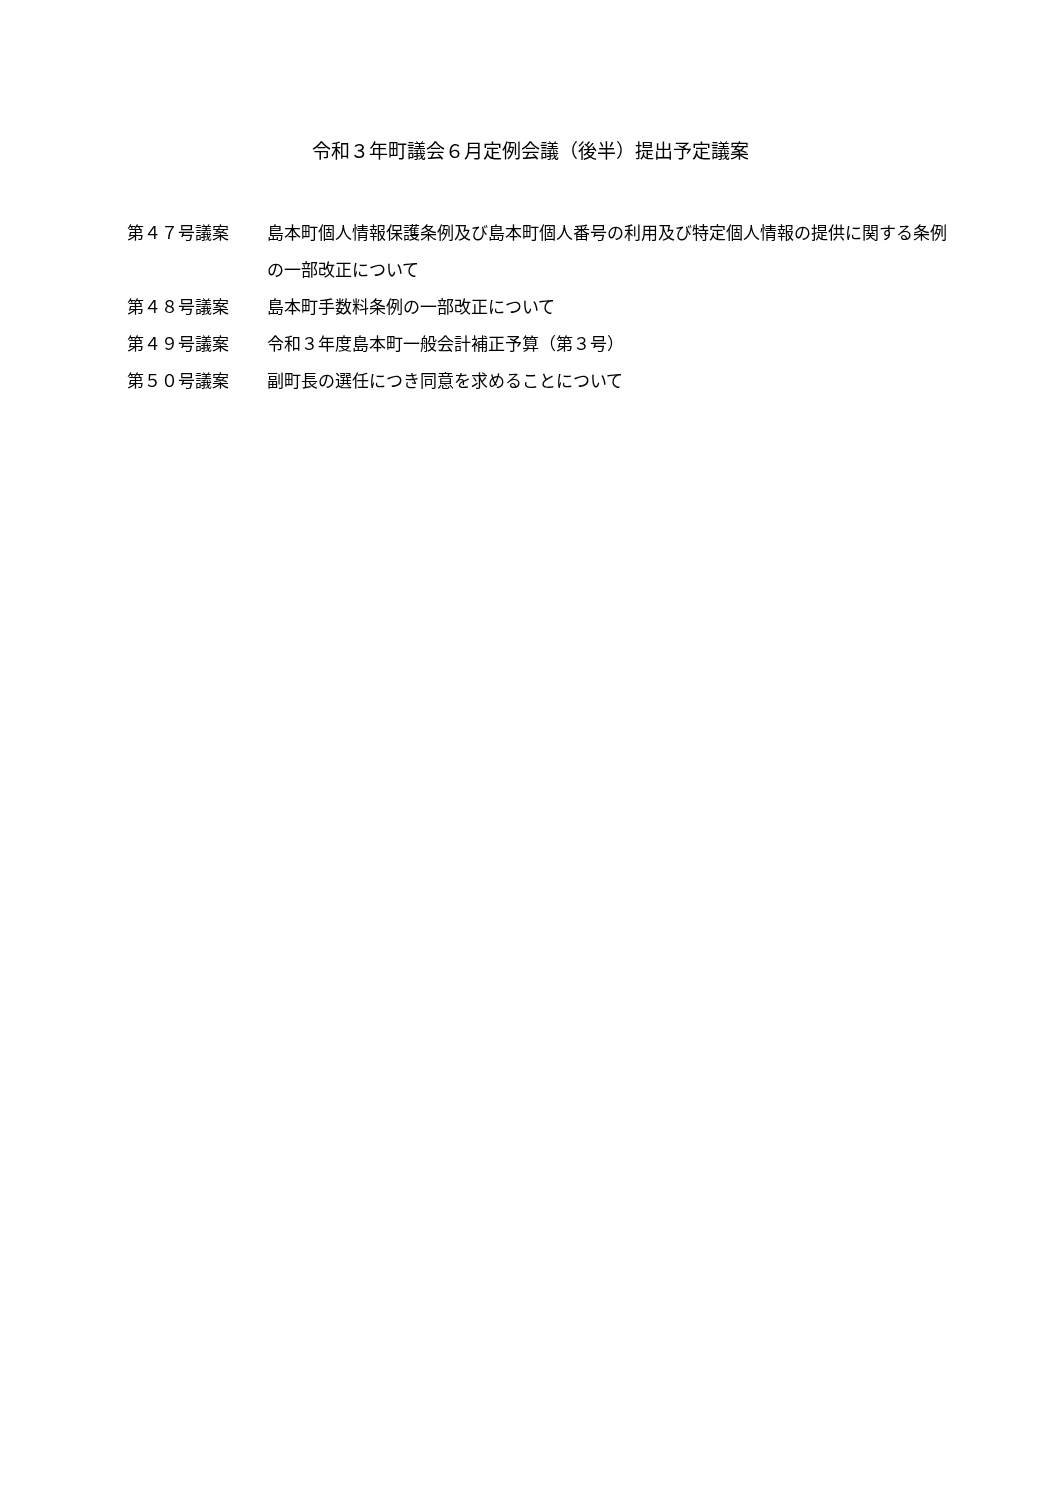令和３年町議会６月定例会議（後半）提出予定議案
第４７号議案 島本町個人情報保護条例及び島本町個人番号の利用及び特定個人情報の提供に関する条例の一部改正について
第４８号議案 島本町手数料条例の一部改正について
第４９号議案 令和３年度島本町一般会計補正予算（第３号）
第５０号議案 副町長の選任につき同意を求めることについて